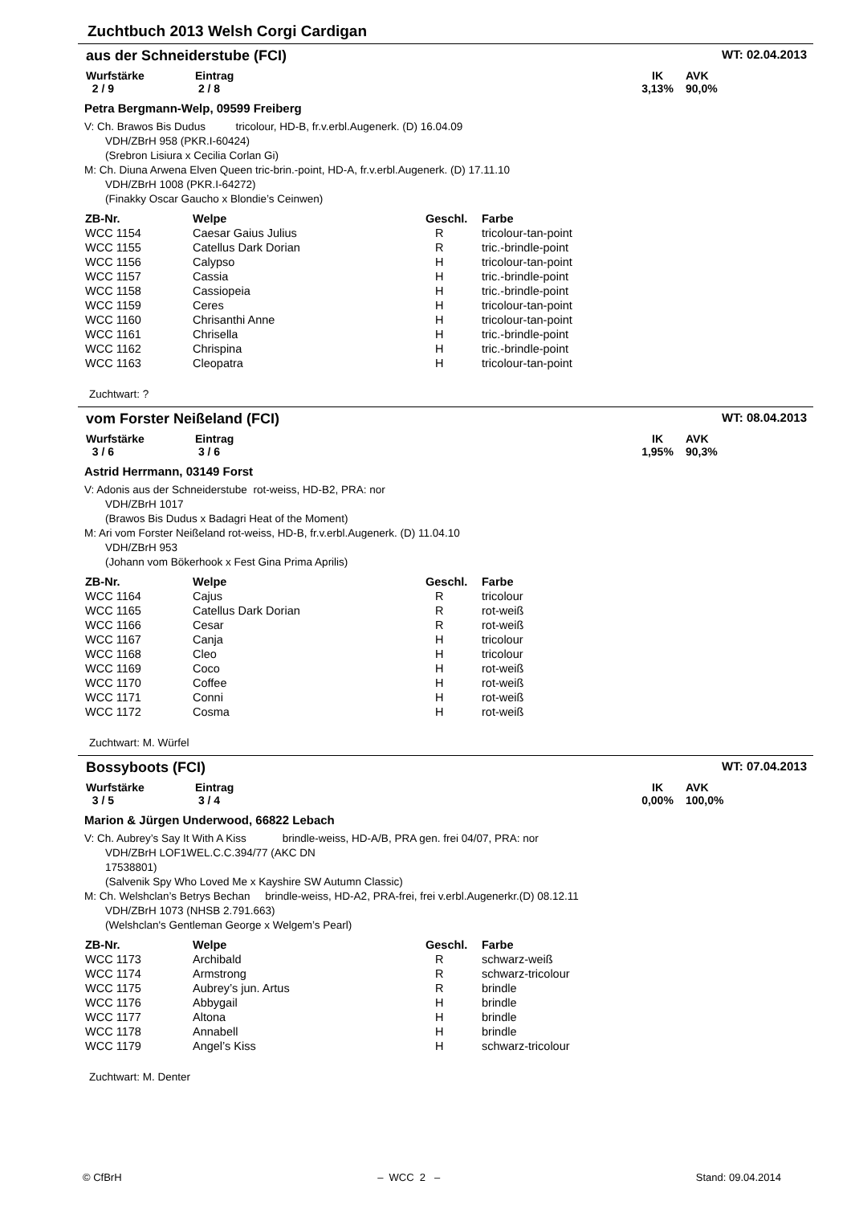Zuchtbuch 2013 Welsh Corgi Cardigan
aus der Schneiderstube (FCI) WT: 02.04.2013
Wurfstärke
2 / 9
Eintrag
2 / 8
IK
3,13%
AVK
90,0%
Petra Bergmann-Welp, 09599 Freiberg
V: Ch. Brawos Bis Dudus tricolour, HD-B, fr.v.erbl.Augenerk. (D) 16.04.09
VDH/ZBrH 958 (PKR.I-60424)
(Srebron Lisiura x Cecilia Corlan Gi)
M: Ch. Diuna Arwena Elven Queen tric-brin.-point, HD-A, fr.v.erbl.Augenerk. (D) 17.11.10
VDH/ZBrH 1008 (PKR.I-64272)
(Finakky Oscar Gaucho x Blondie’s Ceinwen)
| ZB-Nr. | Welpe | Geschl. | Farbe |
| --- | --- | --- | --- |
| WCC 1154 | Caesar Gaius Julius | R | tricolour-tan-point |
| WCC 1155 | Catellus Dark Dorian | R | tric.-brindle-point |
| WCC 1156 | Calypso | H | tricolour-tan-point |
| WCC 1157 | Cassia | H | tric.-brindle-point |
| WCC 1158 | Cassiopeia | H | tric.-brindle-point |
| WCC 1159 | Ceres | H | tricolour-tan-point |
| WCC 1160 | Chrisanthi Anne | H | tricolour-tan-point |
| WCC 1161 | Chrisella | H | tric.-brindle-point |
| WCC 1162 | Chrispina | H | tric.-brindle-point |
| WCC 1163 | Cleopatra | H | tricolour-tan-point |
Zuchtwart: ?
vom Forster Neißeland (FCI) WT: 08.04.2013
Wurfstärke
3 / 6
Eintrag
3 / 6
IK
1,95%
AVK
90,3%
Astrid Herrmann, 03149 Forst
V: Adonis aus der Schneiderstube rot-weiss, HD-B2, PRA: nor
VDH/ZBrH 1017
(Brawos Bis Dudus x Badagri Heat of the Moment)
M: Ari vom Forster Neißeland rot-weiss, HD-B, fr.v.erbl.Augenerk. (D) 11.04.10
VDH/ZBrH 953
(Johann vom Bökerhook x Fest Gina Prima Aprilis)
| ZB-Nr. | Welpe | Geschl. | Farbe |
| --- | --- | --- | --- |
| WCC 1164 | Cajus | R | tricolour |
| WCC 1165 | Catellus Dark Dorian | R | rot-weiß |
| WCC 1166 | Cesar | R | rot-weiß |
| WCC 1167 | Canja | H | tricolour |
| WCC 1168 | Cleo | H | tricolour |
| WCC 1169 | Coco | H | rot-weiß |
| WCC 1170 | Coffee | H | rot-weiß |
| WCC 1171 | Conni | H | rot-weiß |
| WCC 1172 | Cosma | H | rot-weiß |
Zuchtwart: M. Würfel
Bossyboots (FCI) WT: 07.04.2013
Wurfstärke
3 / 5
Eintrag
3 / 4
IK
0,00%
AVK
100,0%
Marion & Jürgen Underwood, 66822 Lebach
V: Ch. Aubrey’s Say It With A Kiss brindle-weiss, HD-A/B, PRA gen. frei 04/07, PRA: nor
VDH/ZBrH LOF1WEL.C.C.394/77 (AKC DN
17538801)
(Salvenik Spy Who Loved Me x Kayshire SW Autumn Classic)
M: Ch. Welshclan’s Betrys Bechan brindle-weiss, HD-A2, PRA-frei, frei v.erbl.Augenerkr.(D) 08.12.11
VDH/ZBrH 1073 (NHSB 2.791.663)
(Welshclan's Gentleman George x Welgem’s Pearl)
| ZB-Nr. | Welpe | Geschl. | Farbe |
| --- | --- | --- | --- |
| WCC 1173 | Archibald | R | schwarz-weiß |
| WCC 1174 | Armstrong | R | schwarz-tricolour |
| WCC 1175 | Aubrey’s jun. Artus | R | brindle |
| WCC 1176 | Abbygail | H | brindle |
| WCC 1177 | Altona | H | brindle |
| WCC 1178 | Annabell | H | brindle |
| WCC 1179 | Angel’s Kiss | H | schwarz-tricolour |
Zuchtwart: M. Denter
© CfBrH – WCC 2 – Stand: 09.04.2014